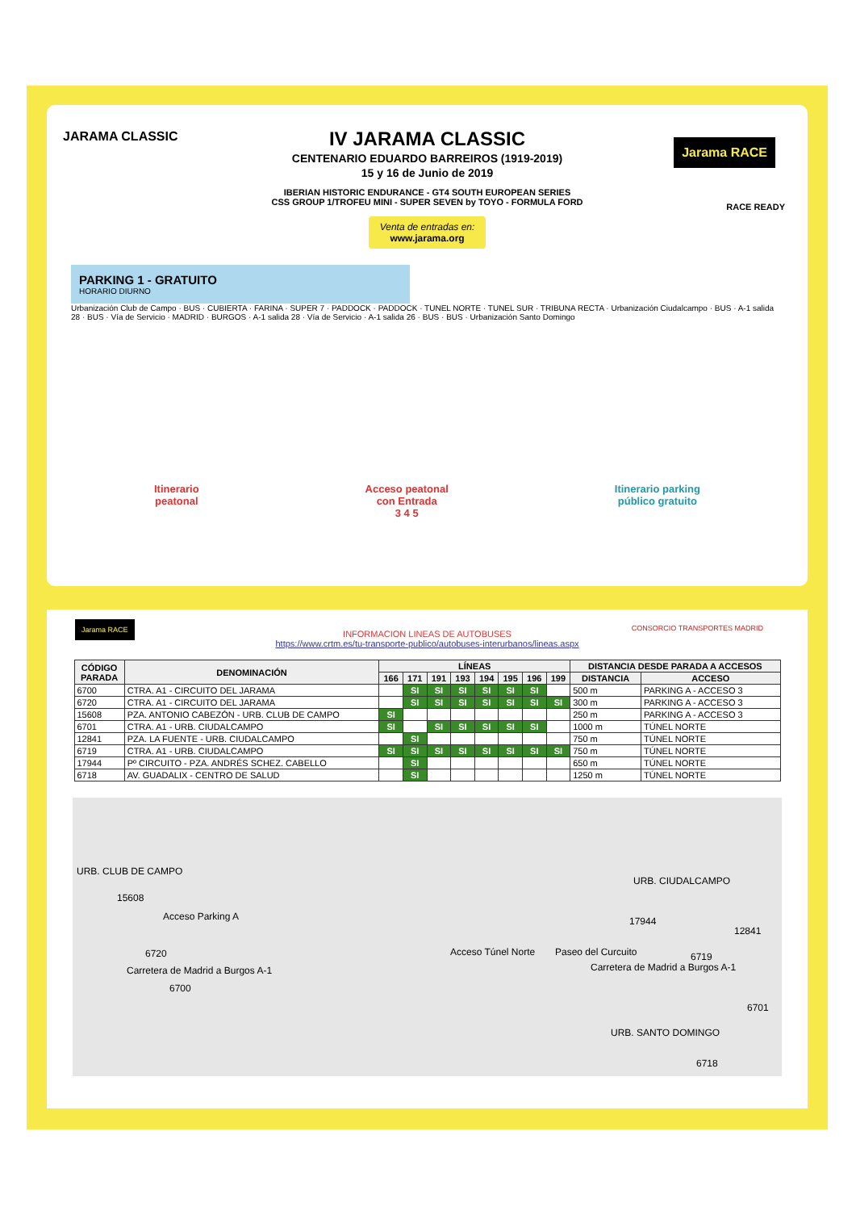JARAMA CLASSIC
Jarama RACE
RACE READY
IV JARAMA CLASSIC
CENTENARIO EDUARDO BARREIROS (1919-2019)
15 y 16 de Junio de 2019
IBERIAN HISTORIC ENDURANCE - GT4 SOUTH EUROPEAN SERIES
CSS GROUP 1/TROFEU MINI - SUPER SEVEN by TOYO - FORMULA FORD
Venta de entradas en:
www.jarama.org
PARKING 1 - GRATUITO
HORARIO DIURNO
Urbanización Club de Campo · BUS · CUBIERTA · FARINA · SUPER 7 · PADDOCK · PADDOCK · TUNEL NORTE · TUNEL SUR · TRIBUNA RECTA · Urbanización Ciudalcampo · BUS · A-1 salida 28 · BUS · Vía de Servicio · MADRID · BURGOS · A-1 salida 28 · Vía de Servicio · A-1 salida 26 · BUS · BUS · Urbanización Santo Domingo
Itinerario
peatonal
Acceso peatonal
con Entrada
3 4 5
Itinerario parking
público gratuito
INFORMACION LINEAS DE AUTOBUSES
https://www.crtm.es/tu-transporte-publico/autobuses-interurbanos/lineas.aspx
Jarama RACE
CONSORCIO TRANSPORTES MADRID
| CÓDIGO PARADA | DENOMINACIÓN | LÍNEAS | | | | | | | | DISTANCIA DESDE PARADA A ACCESOS | |
| --- | --- | --- | --- | --- | --- | --- | --- | --- | --- | --- | --- |
| | | 166 | 171 | 191 | 193 | 194 | 195 | 196 | 199 | DISTANCIA | ACCESO |
| 6700 | CTRA. A1 - CIRCUITO DEL JARAMA | | SI | SI | SI | SI | SI | SI | | 500 m | PARKING A - ACCESO 3 |
| 6720 | CTRA. A1 - CIRCUITO DEL JARAMA | | SI | SI | SI | SI | SI | SI | SI | 300 m | PARKING A - ACCESO 3 |
| 15608 | PZA. ANTONIO CABEZÓN - URB. CLUB DE CAMPO | SI | | | | | | | | 250 m | PARKING A - ACCESO 3 |
| 6701 | CTRA. A1 - URB. CIUDALCAMPO | SI | | SI | SI | SI | SI | SI | | 1000 m | TÚNEL NORTE |
| 12841 | PZA. LA FUENTE - URB. CIUDALCAMPO | | SI | | | | | | | 750 m | TÚNEL NORTE |
| 6719 | CTRA. A1 - URB. CIUDALCAMPO | SI | SI | SI | SI | SI | SI | SI | SI | 750 m | TÚNEL NORTE |
| 17944 | Pº CIRCUITO - PZA. ANDRÉS SCHEZ. CABELLO | | SI | | | | | | | 650 m | TÚNEL NORTE |
| 6718 | AV. GUADALIX - CENTRO DE SALUD | | SI | | | | | | | 1250 m | TÚNEL NORTE |
URB. CLUB DE CAMPO
URB. CIUDALCAMPO
15608
Acceso Parking A 17944
12841
6720 Acceso Túnel Norte Paseo del Curcuito 6719
Carretera de Madrid a Burgos A-1 Carretera de Madrid a Burgos A-1
6700
6701
URB. SANTO DOMINGO
6718